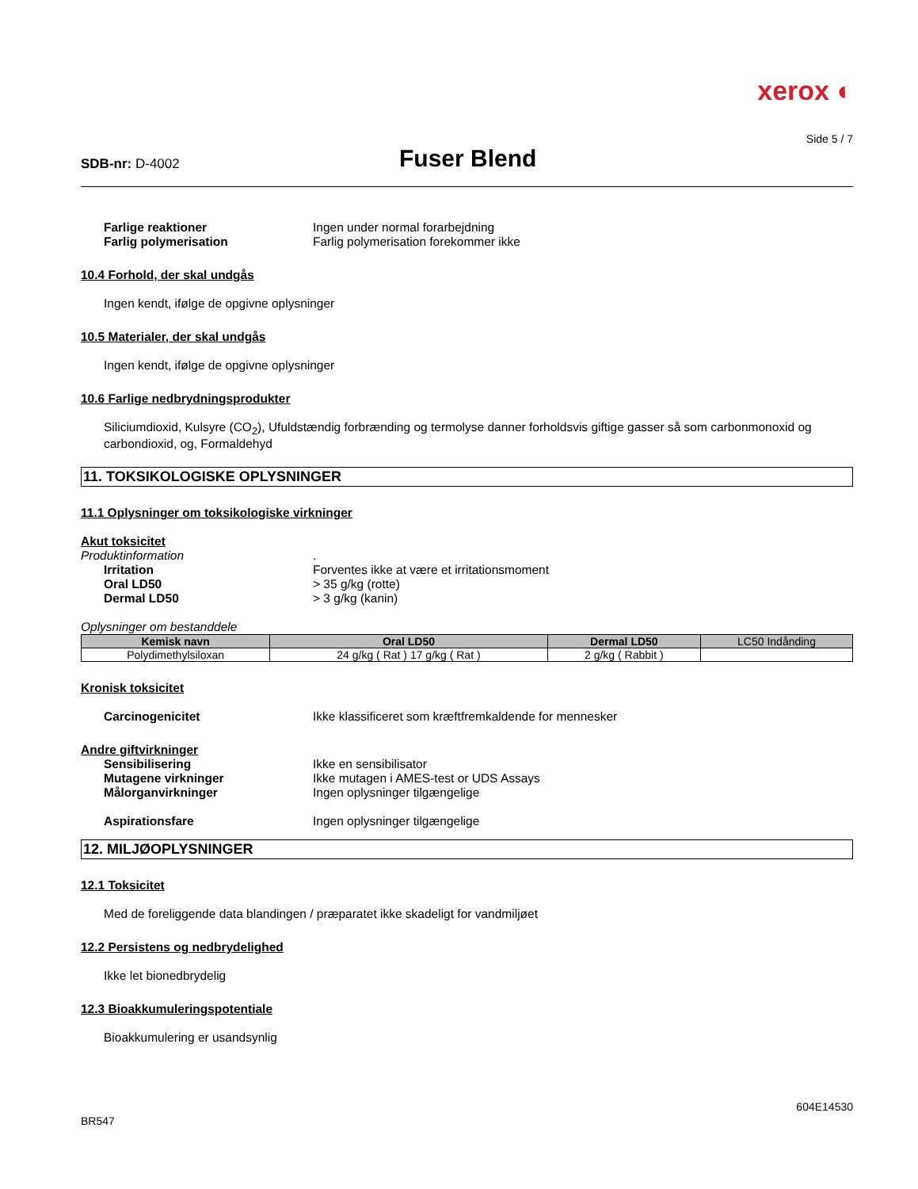xerox ◐
Side 5 / 7
SDB-nr: D-4002
Fuser Blend
Farlige reaktioner Ingen under normal forarbejdning
Farlig polymerisation Farlig polymerisation forekommer ikke
10.4 Forhold, der skal undgås
Ingen kendt, ifølge de opgivne oplysninger
10.5 Materialer, der skal undgås
Ingen kendt, ifølge de opgivne oplysninger
10.6 Farlige nedbrydningsprodukter
Siliciumdioxid, Kulsyre (CO<sub>2</sub>), Ufuldstændig forbrænding og termolyse danner forholdsvis giftige gasser så som carbonmonoxid og carbondioxid, og, Formaldehyd
11. TOKSIKOLOGISKE OPLYSNINGER
11.1 Oplysninger om toksikologiske virkninger
Akut toksicitet
Produktinformation.
Irritation Forventes ikke at være et irritationsmoment
Oral LD50 > 35 g/kg (rotte)
Dermal LD50 > 3 g/kg (kanin)
Oplysninger om bestanddele
| Kemisk navn | Oral LD50 | Dermal LD50 | LC50 Indånding |
| --- | --- | --- | --- |
| Polydimethylsiloxan | 24 g/kg ( Rat ) 17 g/kg ( Rat ) | 2 g/kg ( Rabbit ) | |
Kronisk toksicitet
Carcinogenicitet Ikke klassificeret som kræftfremkaldende for mennesker
Andre giftvirkninger
Sensibilisering Ikke en sensibilisator
Mutagene virkninger Ikke mutagen i AMES-test or UDS Assays
Målorganvirkninger Ingen oplysninger tilgængelige
Aspirationsfare Ingen oplysninger tilgængelige
12. MILJØOPLYSNINGER
12.1 Toksicitet
Med de foreliggende data blandingen / præparatet ikke skadeligt for vandmiljøet
12.2 Persistens og nedbrydelighed
Ikke let bionedbrydelig
12.3 Bioakkumuleringspotentiale
Bioakkumulering er usandsynlig
BR547 604E14530